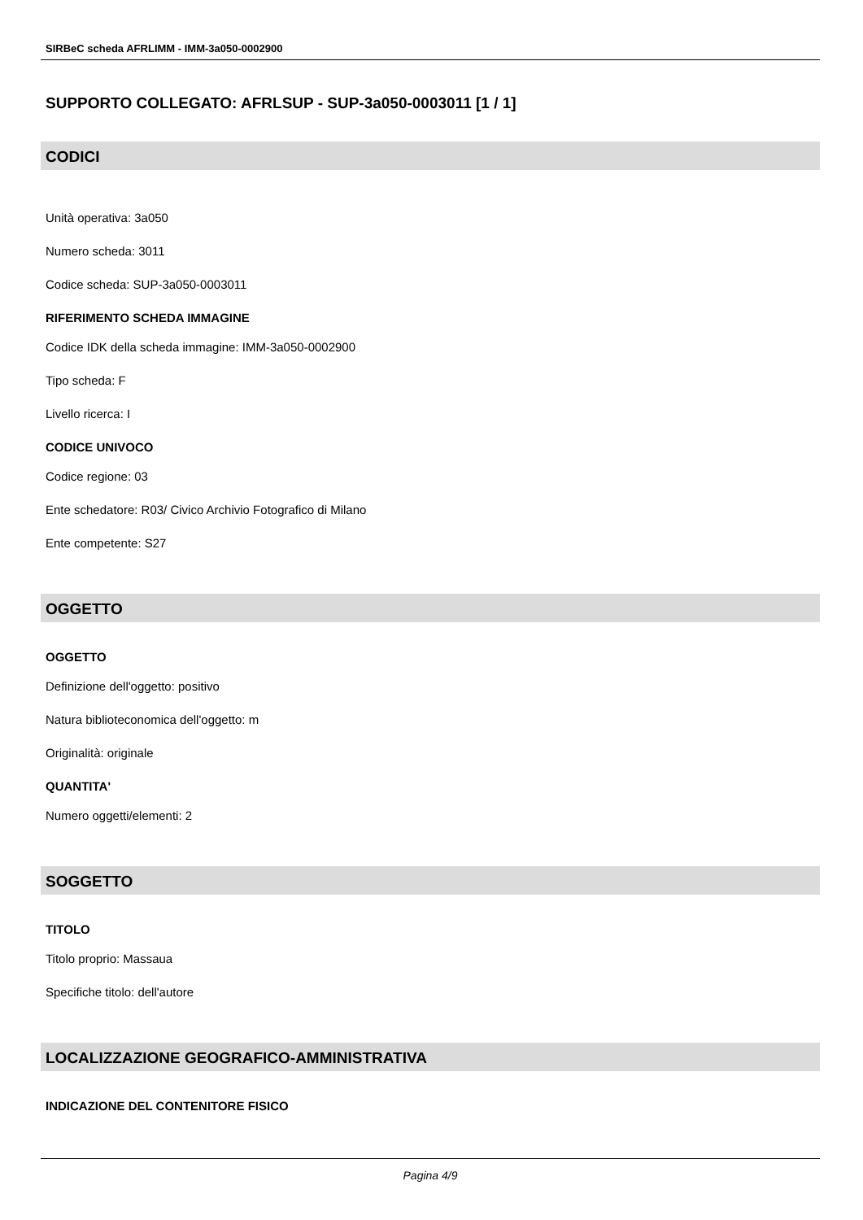SIRBeC scheda AFRLIMM - IMM-3a050-0002900
SUPPORTO COLLEGATO: AFRLSUP - SUP-3a050-0003011 [1 / 1]
CODICI
Unità operativa: 3a050
Numero scheda: 3011
Codice scheda: SUP-3a050-0003011
RIFERIMENTO SCHEDA IMMAGINE
Codice IDK della scheda immagine: IMM-3a050-0002900
Tipo scheda: F
Livello ricerca: I
CODICE UNIVOCO
Codice regione: 03
Ente schedatore: R03/ Civico Archivio Fotografico di Milano
Ente competente: S27
OGGETTO
OGGETTO
Definizione dell'oggetto: positivo
Natura biblioteconomica dell'oggetto: m
Originalità: originale
QUANTITA'
Numero oggetti/elementi: 2
SOGGETTO
TITOLO
Titolo proprio: Massaua
Specifiche titolo: dell'autore
LOCALIZZAZIONE GEOGRAFICO-AMMINISTRATIVA
INDICAZIONE DEL CONTENITORE FISICO
Pagina 4/9